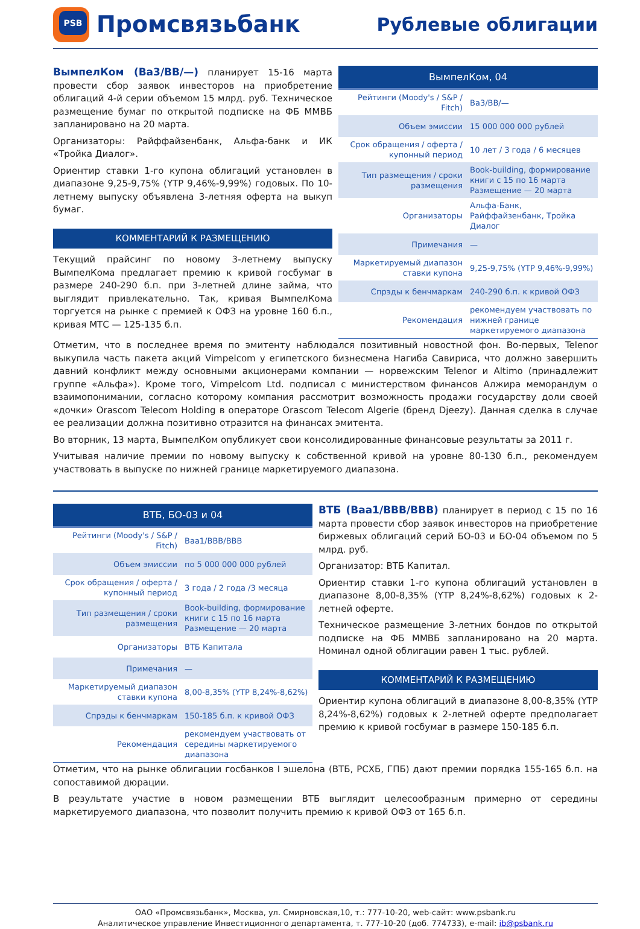PSB
Промсвязьбанк
Рублевые облигации
ВымпелКом (Ba3/BB/—) планирует 15-16 марта провести сбор заявок инвесторов на приобретение облигаций 4-й серии объемом 15 млрд. руб. Техническое размещение бумаг по открытой подписке на ФБ ММВБ запланировано на 20 марта.
Организаторы: Райффайзенбанк, Альфа-банк и ИК «Тройка Диалог».
Ориентир ставки 1-го купона облигаций установлен в диапазоне 9,25-9,75% (YTP 9,46%-9,99%) годовых. По 10-летнему выпуску объявлена 3-летняя оферта на выкуп бумаг.
КОММЕНТАРИЙ К РАЗМЕЩЕНИЮ
Текущий прайсинг по новому 3-летнему выпуску ВымпелКома предлагает премию к кривой госбумаг в размере 240-290 б.п. при 3-летней длине займа, что выглядит привлекательно. Так, кривая ВымпелКома торгуется на рынке с премией к ОФЗ на уровне 160 б.п., кривая МТС — 125-135 б.п.
| ВымпелКом, 04 | |
| --- | --- |
| Рейтинги (Moody's / S&P / Fitch) | Ba3/BB/— |
| Объем эмиссии | 15 000 000 000 рублей |
| Срок обращения / оферта / купонный период | 10 лет / 3 года / 6 месяцев |
| Тип размещения / сроки размещения | Book-building, формирование книги с 15 по 16 марта Размещение — 20 марта |
| Организаторы | Альфа-Банк, Райффайзенбанк, Тройка Диалог |
| Примечания | — |
| Маркетируемый диапазон ставки купона | 9,25-9,75% (YTP 9,46%-9,99%) |
| Спрэды к бенчмаркам | 240-290 б.п. к кривой ОФЗ |
| Рекомендация | рекомендуем участвовать по нижней границе маркетируемого диапазона |
Отметим, что в последнее время по эмитенту наблюдался позитивный новостной фон. Во-первых, Telenor выкупила часть пакета акций Vimpelcom у египетского бизнесмена Нагиба Савириса, что должно завершить давний конфликт между основными акционерами компании — норвежским Telenor и Altimo (принадлежит группе «Альфа»). Кроме того, Vimpelcom Ltd. подписал с министерством финансов Алжира меморандум о взаимопонимании, согласно которому компания рассмотрит возможность продажи государству доли своей «дочки» Orascom Telecom Holding в операторе Orascom Telecom Algerie (бренд Djeezy). Данная сделка в случае ее реализации должна позитивно отразится на финансах эмитента.
Во вторник, 13 марта, ВымпелКом опубликует свои консолидированные финансовые результаты за 2011 г.
Учитывая наличие премии по новому выпуску к собственной кривой на уровне 80-130 б.п., рекомендуем участвовать в выпуске по нижней границе маркетируемого диапазона.
| ВТБ, БО-03 и 04 | |
| --- | --- |
| Рейтинги (Moody's / S&P / Fitch) | Baa1/BBB/BBB |
| Объем эмиссии | по 5 000 000 000 рублей |
| Срок обращения / оферта / купонный период | 3 года / 2 года /3 месяца |
| Тип размещения / сроки размещения | Book-building, формирование книги с 15 по 16 марта Размещение — 20 марта |
| Организаторы | ВТБ Капитала |
| Примечания | — |
| Маркетируемый диапазон ставки купона | 8,00-8,35% (YTP 8,24%-8,62%) |
| Спрэды к бенчмаркам | 150-185 б.п. к кривой ОФЗ |
| Рекомендация | рекомендуем участвовать от середины маркетируемого диапазона |
ВТБ (Baa1/BBB/BBB) планирует в период с 15 по 16 марта провести сбор заявок инвесторов на приобретение биржевых облигаций серий БО-03 и БО-04 объемом по 5 млрд. руб.
Организатор: ВТБ Капитал.
Ориентир ставки 1-го купона облигаций установлен в диапазоне 8,00-8,35% (YTP 8,24%-8,62%) годовых к 2-летней оферте.
Техническое размещение 3-летних бондов по открытой подписке на ФБ ММВБ запланировано на 20 марта. Номинал одной облигации равен 1 тыс. рублей.
КОММЕНТАРИЙ К РАЗМЕЩЕНИЮ
Ориентир купона облигаций в диапазоне 8,00-8,35% (YTP 8,24%-8,62%) годовых к 2-летней оферте предполагает премию к кривой госбумаг в размере 150-185 б.п.
Отметим, что на рынке облигации госбанков I эшелона (ВТБ, РСХБ, ГПБ) дают премии порядка 155-165 б.п. на сопоставимой дюрации.
В результате участие в новом размещении ВТБ выглядит целесообразным примерно от середины маркетируемого диапазона, что позволит получить премию к кривой ОФЗ от 165 б.п.
ОАО «Промсвязьбанк», Москва, ул. Смирновская,10, т.: 777-10-20, web-сайт: www.psbank.ru
Аналитическое управление Инвестиционного департамента, т. 777-10-20 (доб. 774733), e-mail: ib@psbank.ru